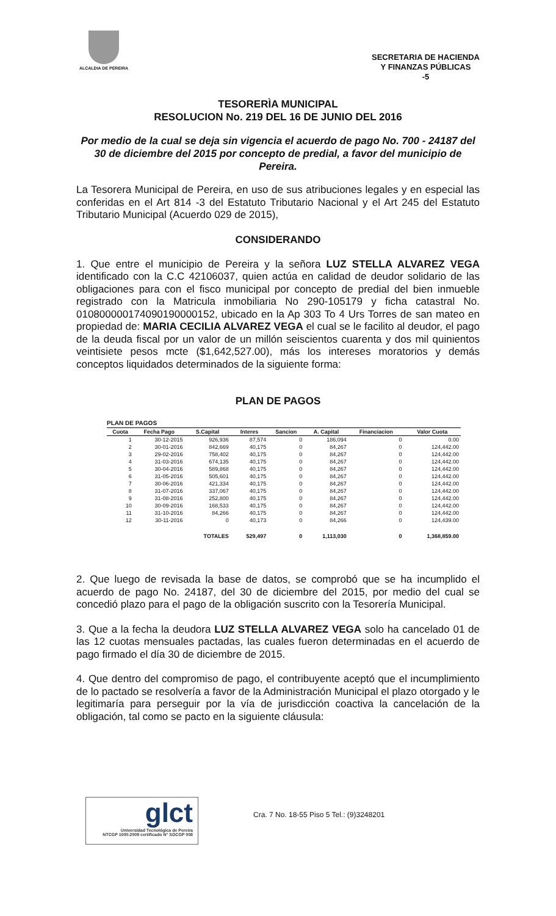ALCALDIA DE PEREIRA
SECRETARIA DE HACIENDA
Y FINANZAS PÚBLICAS
-5
TESORERÌA MUNICIPAL
RESOLUCION No. 219 DEL 16 DE JUNIO DEL 2016
Por medio de la cual se deja sin vigencia el acuerdo de pago No. 700 - 24187 del 30 de diciembre del 2015 por concepto de predial, a favor del municipio de Pereira.
La Tesorera Municipal de Pereira, en uso de sus atribuciones legales y en especial las conferidas en el Art 814 -3 del Estatuto Tributario Nacional y el Art 245 del Estatuto Tributario Municipal (Acuerdo 029 de 2015),
CONSIDERANDO
1. Que entre el municipio de Pereira y la señora LUZ STELLA ALVAREZ VEGA identificado con la C.C 42106037, quien actúa en calidad de deudor solidario de las obligaciones para con el fisco municipal por concepto de predial del bien inmueble registrado con la Matricula inmobiliaria No 290-105179 y ficha catastral No. 010800000174090190000152, ubicado en la Ap 303 To 4 Urs Torres de san mateo en propiedad de: MARIA CECILIA ALVAREZ VEGA el cual se le facilito al deudor, el pago de la deuda fiscal por un valor de un millón seiscientos cuarenta y dos mil quinientos veintisiete pesos mcte ($1,642,527.00), más los intereses moratorios y demás conceptos liquidados determinados de la siguiente forma:
PLAN DE PAGOS
PLAN DE PAGOS
| Cuota | Fecha Pago | S.Capital | Interes | Sancion | A. Capital | Financiacion | Valor Cuota |
| --- | --- | --- | --- | --- | --- | --- | --- |
| 1 | 30-12-2015 | 926,936 | 87,574 | 0 | 186,094 | 0 | 0.00 |
| 2 | 30-01-2016 | 842,669 | 40,175 | 0 | 84,267 | 0 | 124,442.00 |
| 3 | 29-02-2016 | 758,402 | 40,175 | 0 | 84,267 | 0 | 124,442.00 |
| 4 | 31-03-2016 | 674,135 | 40,175 | 0 | 84,267 | 0 | 124,442.00 |
| 5 | 30-04-2016 | 589,868 | 40,175 | 0 | 84,267 | 0 | 124,442.00 |
| 6 | 31-05-2016 | 505,601 | 40,175 | 0 | 84,267 | 0 | 124,442.00 |
| 7 | 30-06-2016 | 421,334 | 40,175 | 0 | 84,267 | 0 | 124,442.00 |
| 8 | 31-07-2016 | 337,067 | 40,175 | 0 | 84,267 | 0 | 124,442.00 |
| 9 | 31-08-2016 | 252,800 | 40,175 | 0 | 84,267 | 0 | 124,442.00 |
| 10 | 30-09-2016 | 168,533 | 40,175 | 0 | 84,267 | 0 | 124,442.00 |
| 11 | 31-10-2016 | 84,266 | 40,175 | 0 | 84,267 | 0 | 124,442.00 |
| 12 | 30-11-2016 | 0 | 40,173 | 0 | 84,266 | 0 | 124,439.00 |
| | | TOTALES | 529,497 | 0 | 1,113,030 | 0 | 1,368,859.00 |
2. Que luego de revisada la base de datos, se comprobó que se ha incumplido el acuerdo de pago No. 24187, del 30 de diciembre del 2015, por medio del cual se concedió plazo para el pago de la obligación suscrito con la Tesorería Municipal.
3. Que a la fecha la deudora LUZ STELLA ALVAREZ VEGA solo ha cancelado 01 de las 12 cuotas mensuales pactadas, las cuales fueron determinadas en el acuerdo de pago firmado el día 30 de diciembre de 2015.
4. Que dentro del compromiso de pago, el contribuyente aceptó que el incumplimiento de lo pactado se resolvería a favor de la Administración Municipal el plazo otorgado y le legitimaría para perseguir por la vía de jurisdicción coactiva la cancelación de la obligación, tal como se pacto en la siguiente cláusula:
glct
Universidad Tecnológica de Pereira
NTCGP 1000:2009 certificado N° SGCGP 008
Cra. 7 No. 18-55 Piso 5 Tel.: (9)3248201